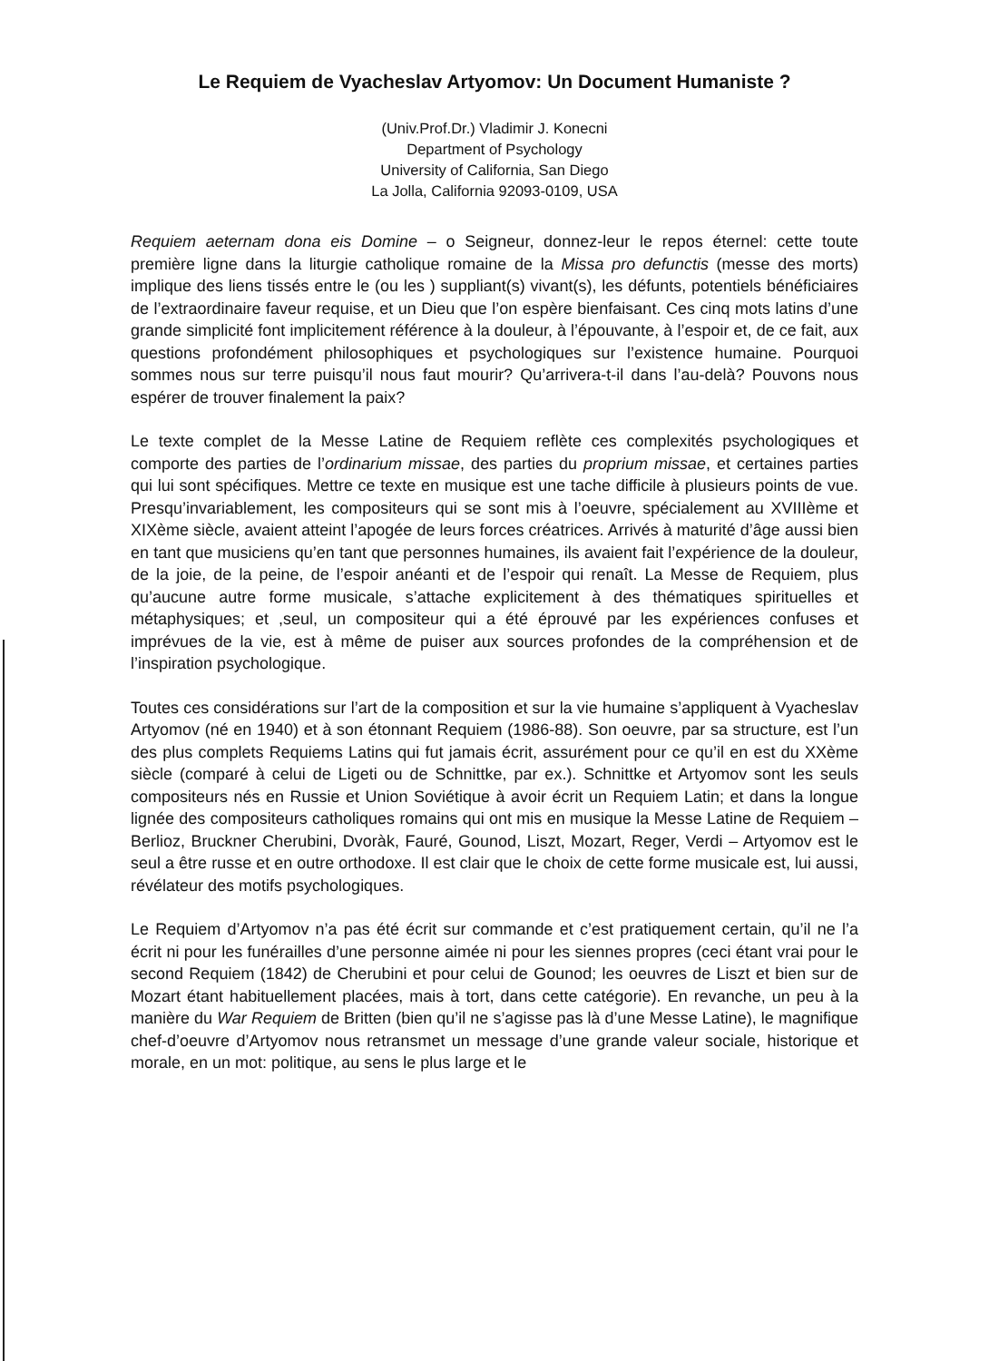Le Requiem de Vyacheslav Artyomov: Un Document Humaniste ?
(Univ.Prof.Dr.) Vladimir J. Konecni
Department of Psychology
University of California, San Diego
La Jolla, California 92093-0109, USA
Requiem aeternam dona eis Domine – o Seigneur, donnez-leur le repos éternel: cette toute première ligne dans la liturgie catholique romaine de la Missa pro defunctis (messe des morts) implique des liens tissés entre le (ou les ) suppliant(s) vivant(s), les défunts, potentiels bénéficiaires de l’extraordinaire faveur requise, et un Dieu que l’on espère bienfaisant. Ces cinq mots latins d’une grande simplicité font implicitement référence à la douleur, à l’épouvante, à l’espoir et, de ce fait, aux questions profondément philosophiques et psychologiques sur l’existence humaine. Pourquoi sommes nous sur terre puisqu’il nous faut mourir? Qu’arrivera-t-il dans l’au-delà? Pouvons nous espérer de trouver finalement la paix?
Le texte complet de la Messe Latine de Requiem reflète ces complexités psychologiques et comporte des parties de l’ordinarium missae, des parties du proprium missae, et certaines parties qui lui sont spécifiques. Mettre ce texte en musique est une tache difficile à plusieurs points de vue. Presqu’invariablement, les compositeurs qui se sont mis à l’oeuvre, spécialement au XVIIIème et XIXème siècle, avaient atteint l’apogée de leurs forces créatrices. Arrivés à maturité d’âge aussi bien en tant que musiciens qu’en tant que personnes humaines, ils avaient fait l’expérience de la douleur, de la joie, de la peine, de l’espoir anéanti et de l’espoir qui renaît. La Messe de Requiem, plus qu’aucune autre forme musicale, s’attache explicitement à des thématiques spirituelles et métaphysiques; et ,seul, un compositeur qui a été éprouvé par les expériences confuses et imprévues de la vie, est à même de puiser aux sources profondes de la compréhension et de l’inspiration psychologique.
Toutes ces considérations sur l’art de la composition et sur la vie humaine s’appliquent à Vyacheslav Artyomov (né en 1940) et à son étonnant Requiem (1986-88). Son oeuvre, par sa structure, est l’un des plus complets Requiems Latins qui fut jamais écrit, assurément pour ce qu’il en est du XXème siècle (comparé à celui de Ligeti ou de Schnittke, par ex.). Schnittke et Artyomov sont les seuls compositeurs nés en Russie et Union Soviétique à avoir écrit un Requiem Latin; et dans la longue lignée des compositeurs catholiques romains qui ont mis en musique la Messe Latine de Requiem – Berlioz, Bruckner Cherubini, Dvoràk, Fauré, Gounod, Liszt, Mozart, Reger, Verdi – Artyomov est le seul a être russe et en outre orthodoxe. Il est clair que le choix de cette forme musicale est, lui aussi, révélateur des motifs psychologiques.
Le Requiem d’Artyomov n’a pas été écrit sur commande et c’est pratiquement certain, qu’il ne l’a écrit ni pour les funérailles d’une personne aimée ni pour les siennes propres (ceci étant vrai pour le second Requiem (1842) de Cherubini et pour celui de Gounod; les oeuvres de Liszt et bien sur de Mozart étant habituellement placées, mais à tort, dans cette catégorie). En revanche, un peu à la manière du War Requiem de Britten (bien qu’il ne s’agisse pas là d’une Messe Latine), le magnifique chef-d’oeuvre d’Artyomov nous retransmet un message d’une grande valeur sociale, historique et morale, en un mot: politique, au sens le plus large et le